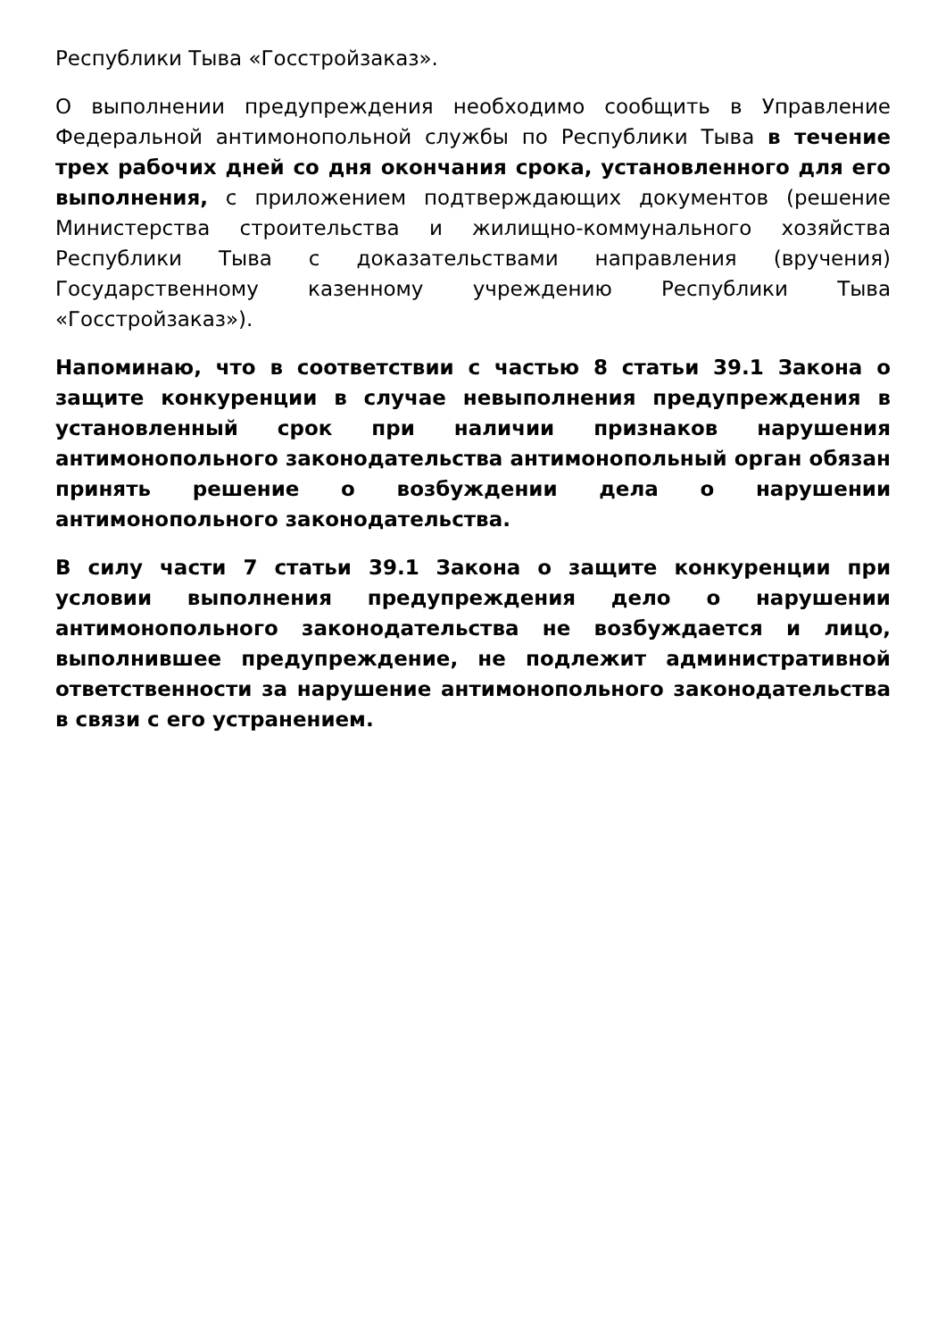Республики Тыва «Госстройзаказ».
О выполнении предупреждения необходимо сообщить в Управление Федеральной антимонопольной службы по Республики Тыва в течение трех рабочих дней со дня окончания срока, установленного для его выполнения, с приложением подтверждающих документов (решение Министерства строительства и жилищно-коммунального хозяйства Республики Тыва с доказательствами направления (вручения) Государственному казенному учреждению Республики Тыва «Госстройзаказ»).
Напоминаю, что в соответствии с частью 8 статьи 39.1 Закона о защите конкуренции в случае невыполнения предупреждения в установленный срок при наличии признаков нарушения антимонопольного законодательства антимонопольный орган обязан принять решение о возбуждении дела о нарушении антимонопольного законодательства.
В силу части 7 статьи 39.1 Закона о защите конкуренции при условии выполнения предупреждения дело о нарушении антимонопольного законодательства не возбуждается и лицо, выполнившее предупреждение, не подлежит административной ответственности за нарушение антимонопольного законодательства в связи с его устранением.